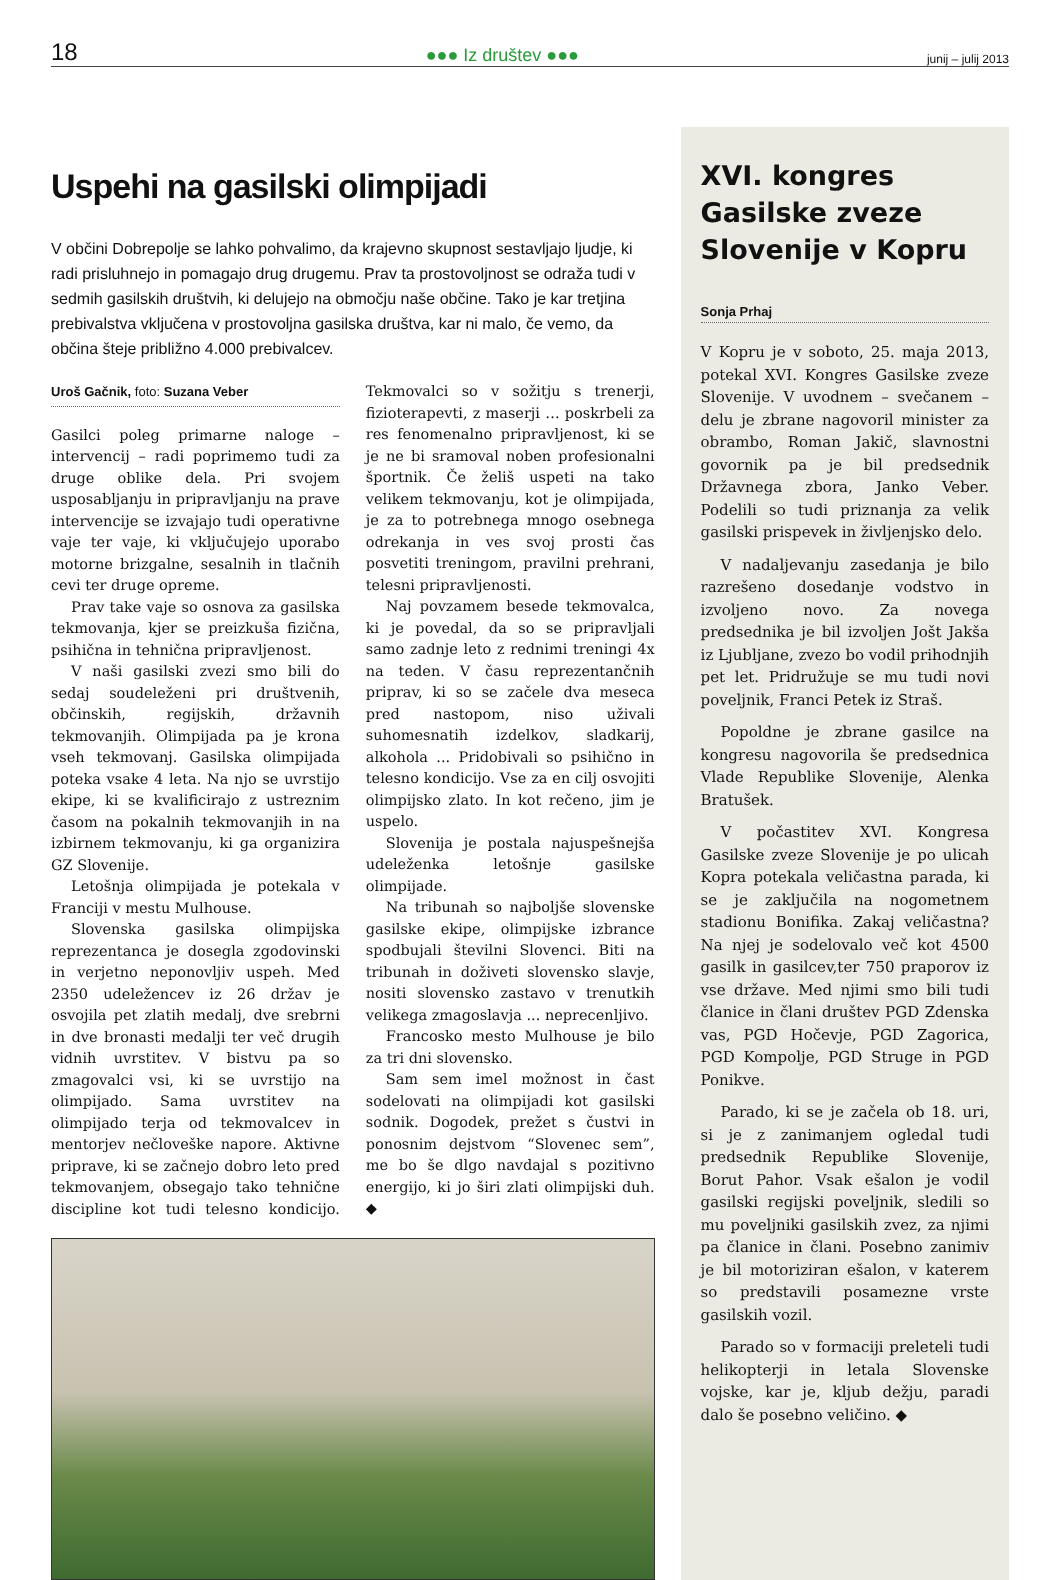18 ●●● Iz društev ●●● junij – julij 2013
Uspehi na gasilski olimpijadi
V občini Dobrepolje se lahko pohvalimo, da krajevno skupnost sestavljajo ljudje, ki radi prisluhnejo in pomagajo drug drugemu. Prav ta prostovoljnost se odraža tudi v sedmih gasilskih društvih, ki delujejo na območju naše občine. Tako je kar tretjina prebivalstva vključena v prostovoljna gasilska društva, kar ni malo, če vemo, da občina šteje približno 4.000 prebivalcev.
Uroš Gačnik, foto: Suzana Veber
Gasilci poleg primarne naloge – intervencij – radi poprimemo tudi za druge oblike dela. Pri svojem usposabljanju in pripravljanju na prave intervencije se izvajajo tudi operativne vaje ter vaje, ki vključujejo uporabo motorne brizgalne, sesalnih in tlačnih cevi ter druge opreme.
Prav take vaje so osnova za gasilska tekmovanja, kjer se preizkuša fizična, psihična in tehnična pripravljenost.
V naši gasilski zvezi smo bili do sedaj soudeleženi pri društvenih, občinskih, regijskih, državnih tekmovanjih. Olimpijada pa je krona vseh tekmovanj. Gasilska olimpijada poteka vsake 4 leta. Na njo se uvrstijo ekipe, ki se kvalificirajo z ustreznim časom na pokalnih tekmovanjih in na izbirnem tekmovanju, ki ga organizira GZ Slovenije.
Letošnja olimpijada je potekala v Franciji v mestu Mulhouse.
Slovenska gasilska olimpijska reprezentanca je dosegla zgodovinski in verjetno neponovljiv uspeh. Med 2350 udeležencev iz 26 držav je osvojila pet zlatih medalj, dve srebrni in dve bronasti medalji ter več drugih vidnih uvrstitev. V bistvu pa so zmagovalci vsi, ki se uvrstijo na olimpijado. Sama uvrstitev na olimpijado terja od tekmovalcev in mentorjev nečloveške napore. Aktivne priprave, ki se začnejo dobro leto pred tekmovanjem, obsegajo tako tehnične discipline kot tudi telesno kondicijo. Tekmovalci so v sožitju s trenerji, fizioterapevti, z maserji … poskrbeli za res fenomenalno pripravljenost, ki se je ne bi sramoval noben profesionalni športnik. Če želiš uspeti na tako velikem tekmovanju, kot je olimpijada, je za to potrebnega mnogo osebnega odrekanja in ves svoj prosti čas posvetiti treningom, pravilni prehrani, telesni pripravljenosti.
Naj povzamem besede tekmovalca, ki je povedal, da so se pripravljali samo zadnje leto z rednimi treningi 4x na teden. V času reprezentančnih priprav, ki so se začele dva meseca pred nastopom, niso uživali suhomesnatih izdelkov, sladkarij, alkohola ... Pridobivali so psihično in telesno kondicijo. Vse za en cilj osvojiti olimpijsko zlato. In kot rečeno, jim je uspelo.
Slovenija je postala najuspešnejša udeleženka letošnje gasilske olimpijade.
Na tribunah so najboljše slovenske gasilske ekipe, olimpijske izbrance spodbujali številni Slovenci. Biti na tribunah in doživeti slovensko slavje, nositi slovensko zastavo v trenutkih velikega zmagoslavja ... neprecenljivo.
Francosko mesto Mulhouse je bilo za tri dni slovensko.
Sam sem imel možnost in čast sodelovati na olimpijadi kot gasilski sodnik. Dogodek, prežet s čustvi in ponosnim dejstvom “Slovenec sem”, me bo še dlgo navdajal s pozitivno energijo, ki jo širi zlati olimpijski duh. ◆
XVI. kongres Gasilske zveze Slovenije v Kopru
Sonja Prhaj
V Kopru je v soboto, 25. maja 2013, potekal XVI. Kongres Gasilske zveze Slovenije. V uvodnem – svečanem – delu je zbrane nagovoril minister za obrambo, Roman Jakič, slavnostni govornik pa je bil predsednik Državnega zbora, Janko Veber. Podelili so tudi priznanja za velik gasilski prispevek in življenjsko delo.
V nadaljevanju zasedanja je bilo razrešeno dosedanje vodstvo in izvoljeno novo. Za novega predsednika je bil izvoljen Jošt Jakša iz Ljubljane, zvezo bo vodil prihodnjih pet let. Pridružuje se mu tudi novi poveljnik, Franci Petek iz Straš.
Popoldne je zbrane gasilce na kongresu nagovorila še predsednica Vlade Republike Slovenije, Alenka Bratušek.
V počastitev XVI. Kongresa Gasilske zveze Slovenije je po ulicah Kopra potekala veličastna parada, ki se je zaključila na nogometnem stadionu Bonifika. Zakaj veličastna? Na njej je sodelovalo več kot 4500 gasilk in gasilcev,ter 750 praporov iz vse države. Med njimi smo bili tudi članice in člani društev PGD Zdenska vas, PGD Hočevje, PGD Zagorica, PGD Kompolje, PGD Struge in PGD Ponikve.
Parado, ki se je začela ob 18. uri, si je z zanimanjem ogledal tudi predsednik Republike Slovenije, Borut Pahor. Vsak ešalon je vodil gasilski regijski poveljnik, sledili so mu poveljniki gasilskih zvez, za njimi pa članice in člani. Posebno zanimiv je bil motoriziran ešalon, v katerem so predstavili posamezne vrste gasilskih vozil.
Parado so v formaciji preleteli tudi helikopterji in letala Slovenske vojske, kar je, kljub dežju, paradi dalo še posebno veličino. ◆